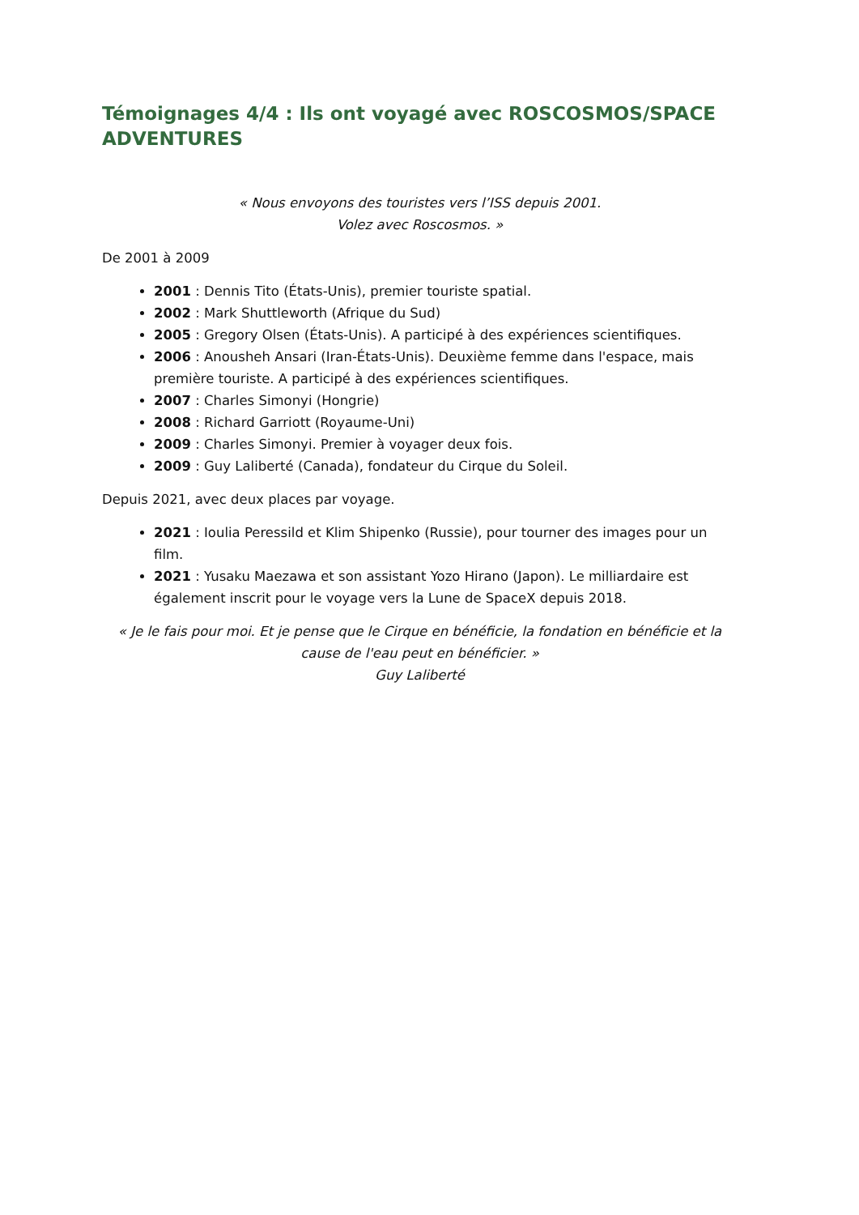Témoignages 4/4 : Ils ont voyagé avec ROSCOSMOS/SPACE ADVENTURES
« Nous envoyons des touristes vers l’ISS depuis 2001.
Volez avec Roscosmos. »
De 2001 à 2009
2001 : Dennis Tito (États-Unis), premier touriste spatial.
2002 : Mark Shuttleworth (Afrique du Sud)
2005 : Gregory Olsen (États-Unis). A participé à des expériences scientifiques.
2006 : Anousheh Ansari (Iran-États-Unis). Deuxième femme dans l'espace, mais première touriste. A participé à des expériences scientifiques.
2007 : Charles Simonyi (Hongrie)
2008 : Richard Garriott (Royaume-Uni)
2009 : Charles Simonyi. Premier à voyager deux fois.
2009 : Guy Laliberté (Canada), fondateur du Cirque du Soleil.
Depuis 2021, avec deux places par voyage.
2021 : Ioulia Peressild et Klim Shipenko (Russie), pour tourner des images pour un film.
2021 : Yusaku Maezawa et son assistant Yozo Hirano (Japon). Le milliardaire est également inscrit pour le voyage vers la Lune de SpaceX depuis 2018.
« Je le fais pour moi. Et je pense que le Cirque en bénéficie, la fondation en bénéficie et la cause de l'eau peut en bénéficier. »
Guy Laliberté